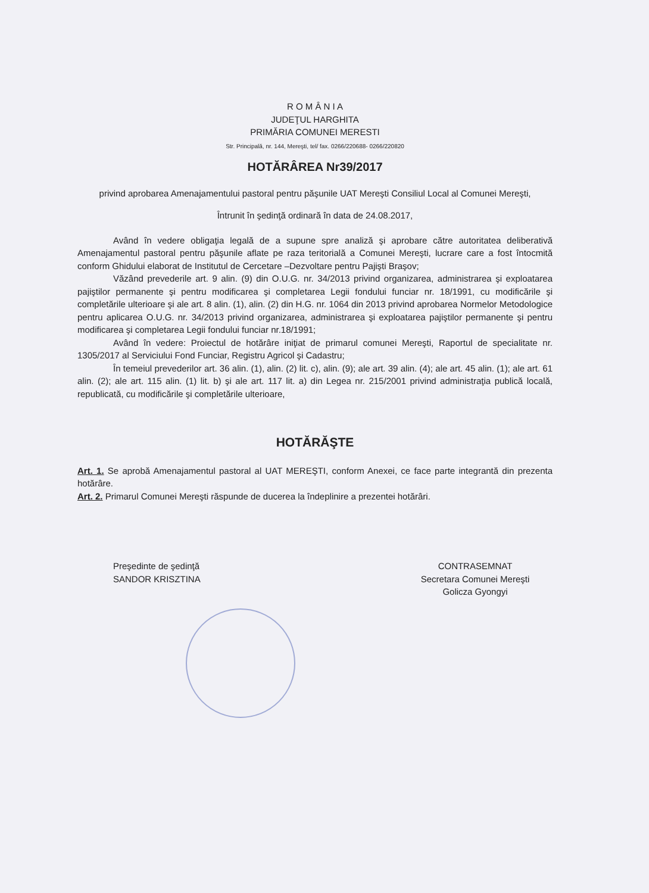R O M Â N I A
JUDEŢUL HARGHITA
PRIMĂRIA COMUNEI MERESTI
Str. Principală, nr. 144, Mereşti, tel/ fax. 0266/220688- 0266/220820
HOTĂRÂREA Nr39/2017
privind aprobarea Amenajamentului pastoral pentru păşunile UAT Mereşti Consiliul Local al Comunei Mereşti,
Întrunit în şedinţă ordinară în data de 24.08.2017,
Având în vedere obligaţia legală de a supune spre analiză şi aprobare către autoritatea deliberativă Amenajamentul pastoral pentru păşunile aflate pe raza teritorială a Comunei Mereşti, lucrare care a fost întocmită conform Ghidului elaborat de Institutul de Cercetare –Dezvoltare pentru Pajişti Braşov;
Văzând prevederile art. 9 alin. (9) din O.U.G. nr. 34/2013 privind organizarea, administrarea şi exploatarea pajiştilor permanente şi pentru modificarea şi completarea Legii fondului funciar nr. 18/1991, cu modificările şi completările ulterioare şi ale art. 8 alin. (1), alin. (2) din H.G. nr. 1064 din 2013 privind aprobarea Normelor Metodologice pentru aplicarea O.U.G. nr. 34/2013 privind organizarea, administrarea şi exploatarea pajiştilor permanente şi pentru modificarea şi completarea Legii fondului funciar nr.18/1991;
Având în vedere: Proiectul de hotărâre iniţiat de primarul comunei Mereşti, Raportul de specialitate nr. 1305/2017 al Serviciului Fond Funciar, Registru Agricol şi Cadastru;
În temeiul prevederilor art. 36 alin. (1), alin. (2) lit. c), alin. (9); ale art. 39 alin. (4); ale art. 45 alin. (1); ale art. 61 alin. (2); ale art. 115 alin. (1) lit. b) şi ale art. 117 lit. a) din Legea nr. 215/2001 privind administraţia publică locală, republicată, cu modificările şi completările ulterioare,
HOTĂRĂŞTE
Art. 1. Se aprobă Amenajamentul pastoral al UAT MEREŞTI, conform Anexei, ce face parte integrantă din prezenta hotărâre.
Art. 2. Primarul Comunei Mereşti răspunde de ducerea la îndeplinire a prezentei hotărâri.
Preşedinte de şedinţă
SANDOR KRISZTINA
CONTRASEMNAT
Secretara Comunei Mereşti
Golicza Gyongyi